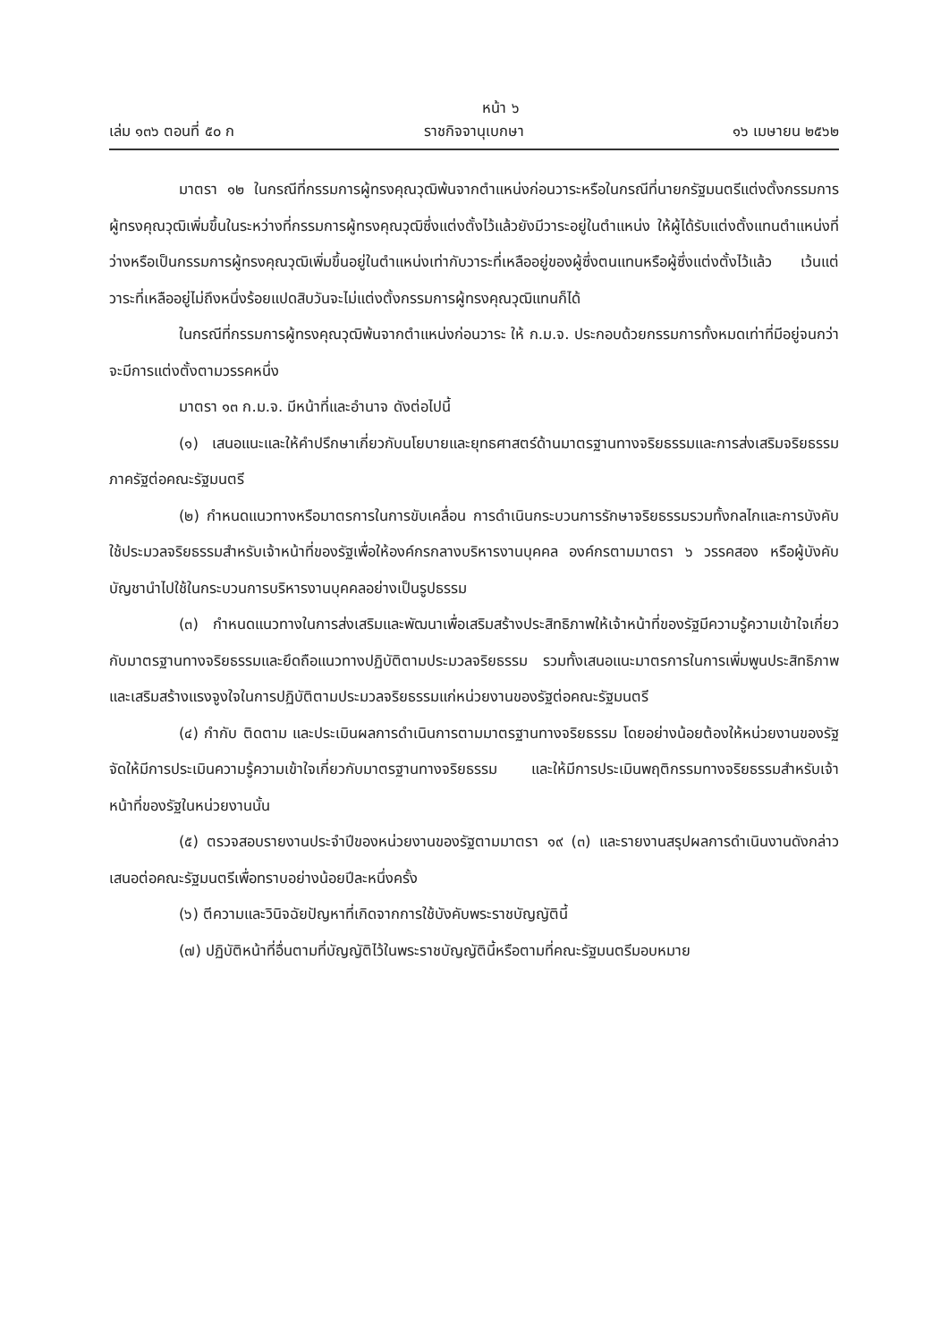หน้า ๖
เล่ม ๑๓๖ ตอนที่ ๕๐ ก ราชกิจจานุเบกษา ๑๖ เมษายน ๒๕๖๒
มาตรา ๑๒ ในกรณีที่กรรมการผู้ทรงคุณวุฒิพ้นจากตำแหน่งก่อนวาระหรือในกรณีที่นายกรัฐมนตรีแต่งตั้งกรรมการผู้ทรงคุณวุฒิเพิ่มขึ้นในระหว่างที่กรรมการผู้ทรงคุณวุฒิซึ่งแต่งตั้งไว้แล้วยังมีวาระอยู่ในตำแหน่ง ให้ผู้ได้รับแต่งตั้งแทนตำแหน่งที่ว่างหรือเป็นกรรมการผู้ทรงคุณวุฒิเพิ่มขึ้นอยู่ในตำแหน่งเท่ากับวาระที่เหลืออยู่ของผู้ซึ่งตนแทนหรือผู้ซึ่งแต่งตั้งไว้แล้ว เว้นแต่วาระที่เหลืออยู่ไม่ถึงหนึ่งร้อยแปดสิบวันจะไม่แต่งตั้งกรรมการผู้ทรงคุณวุฒิแทนก็ได้
ในกรณีที่กรรมการผู้ทรงคุณวุฒิพ้นจากตำแหน่งก่อนวาระ ให้ ก.ม.จ. ประกอบด้วยกรรมการทั้งหมดเท่าที่มีอยู่จนกว่าจะมีการแต่งตั้งตามวรรคหนึ่ง
มาตรา ๑๓ ก.ม.จ. มีหน้าที่และอำนาจ ดังต่อไปนี้
(๑) เสนอแนะและให้คำปรึกษาเกี่ยวกับนโยบายและยุทธศาสตร์ด้านมาตรฐานทางจริยธรรมและการส่งเสริมจริยธรรมภาครัฐต่อคณะรัฐมนตรี
(๒) กำหนดแนวทางหรือมาตรการในการขับเคลื่อน การดำเนินกระบวนการรักษาจริยธรรมรวมทั้งกลไกและการบังคับใช้ประมวลจริยธรรมสำหรับเจ้าหน้าที่ของรัฐเพื่อให้องค์กรกลางบริหารงานบุคคล องค์กรตามมาตรา ๖ วรรคสอง หรือผู้บังคับบัญชานำไปใช้ในกระบวนการบริหารงานบุคคลอย่างเป็นรูปธรรม
(๓) กำหนดแนวทางในการส่งเสริมและพัฒนาเพื่อเสริมสร้างประสิทธิภาพให้เจ้าหน้าที่ของรัฐมีความรู้ความเข้าใจเกี่ยวกับมาตรฐานทางจริยธรรมและยึดถือแนวทางปฏิบัติตามประมวลจริยธรรม รวมทั้งเสนอแนะมาตรการในการเพิ่มพูนประสิทธิภาพและเสริมสร้างแรงจูงใจในการปฏิบัติตามประมวลจริยธรรมแก่หน่วยงานของรัฐต่อคณะรัฐมนตรี
(๔) กำกับ ติดตาม และประเมินผลการดำเนินการตามมาตรฐานทางจริยธรรม โดยอย่างน้อยต้องให้หน่วยงานของรัฐจัดให้มีการประเมินความรู้ความเข้าใจเกี่ยวกับมาตรฐานทางจริยธรรม และให้มีการประเมินพฤติกรรมทางจริยธรรมสำหรับเจ้าหน้าที่ของรัฐในหน่วยงานนั้น
(๕) ตรวจสอบรายงานประจำปีของหน่วยงานของรัฐตามมาตรา ๑๙ (๓) และรายงานสรุปผลการดำเนินงานดังกล่าวเสนอต่อคณะรัฐมนตรีเพื่อทราบอย่างน้อยปีละหนึ่งครั้ง
(๖) ตีความและวินิจฉัยปัญหาที่เกิดจากการใช้บังคับพระราชบัญญัตินี้
(๗) ปฏิบัติหน้าที่อื่นตามที่บัญญัติไว้ในพระราชบัญญัตินี้หรือตามที่คณะรัฐมนตรีมอบหมาย